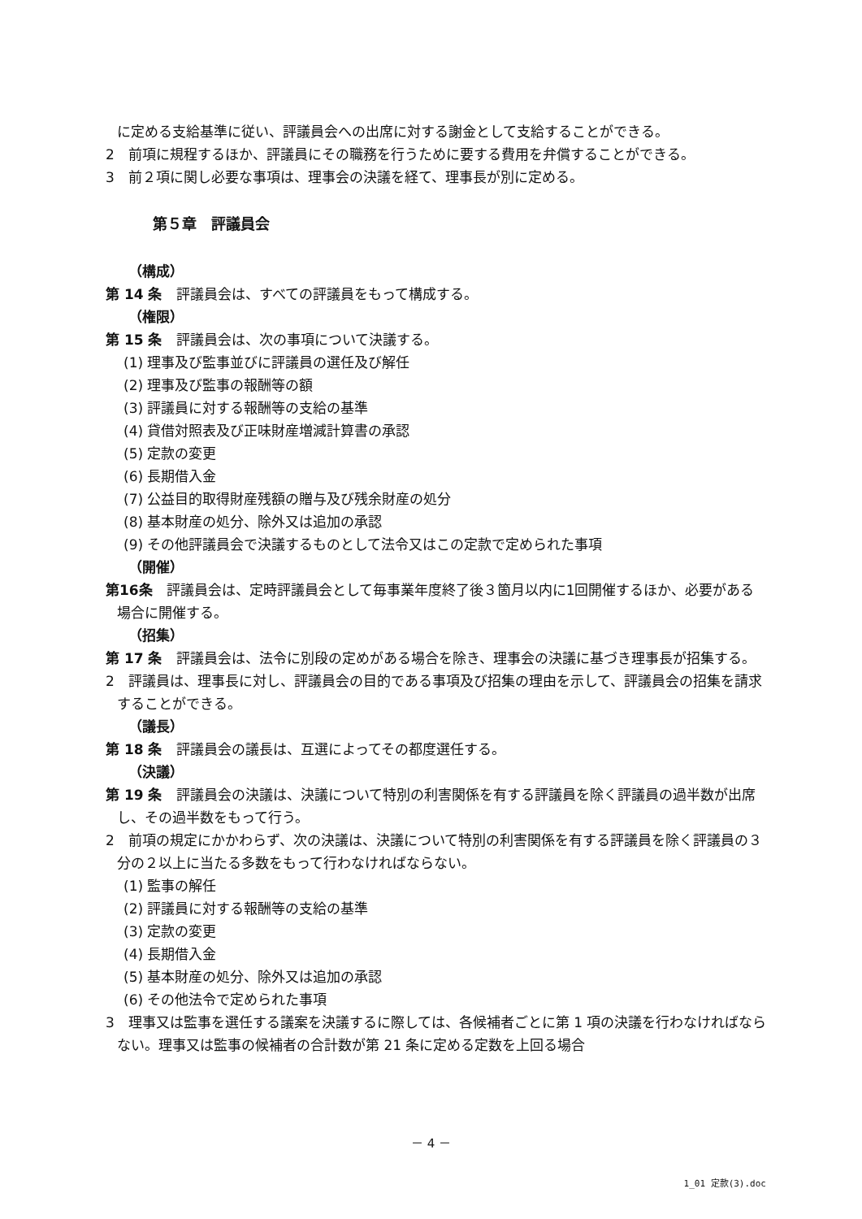に定める支給基準に従い、評議員会への出席に対する謝金として支給することができる。
2　前項に規程するほか、評議員にその職務を行うために要する費用を弁償することができる。
3　前２項に関し必要な事項は、理事会の決議を経て、理事長が別に定める。
第５章　評議員会
（構成）
第 14 条　評議員会は、すべての評議員をもって構成する。
（権限）
第 15 条　評議員会は、次の事項について決議する。
(1) 理事及び監事並びに評議員の選任及び解任
(2) 理事及び監事の報酬等の額
(3) 評議員に対する報酬等の支給の基準
(4) 貸借対照表及び正味財産増減計算書の承認
(5) 定款の変更
(6) 長期借入金
(7) 公益目的取得財産残額の贈与及び残余財産の処分
(8) 基本財産の処分、除外又は追加の承認
(9) その他評議員会で決議するものとして法令又はこの定款で定められた事項
（開催）
第16条　評議員会は、定時評議員会として毎事業年度終了後３箇月以内に1回開催するほか、必要がある場合に開催する。
（招集）
第 17 条　評議員会は、法令に別段の定めがある場合を除き、理事会の決議に基づき理事長が招集する。
2　評議員は、理事長に対し、評議員会の目的である事項及び招集の理由を示して、評議員会の招集を請求することができる。
（議長）
第 18 条　評議員会の議長は、互選によってその都度選任する。
（決議）
第 19 条　評議員会の決議は、決議について特別の利害関係を有する評議員を除く評議員の過半数が出席し、その過半数をもって行う。
2　前項の規定にかかわらず、次の決議は、決議について特別の利害関係を有する評議員を除く評議員の３分の２以上に当たる多数をもって行わなければならない。
(1) 監事の解任
(2) 評議員に対する報酬等の支給の基準
(3) 定款の変更
(4) 長期借入金
(5) 基本財産の処分、除外又は追加の承認
(6) その他法令で定められた事項
3　理事又は監事を選任する議案を決議するに際しては、各候補者ごとに第 1 項の決議を行わなければならない。理事又は監事の候補者の合計数が第 21 条に定める定数を上回る場合
－ 4 －
1_01 定款(3).doc